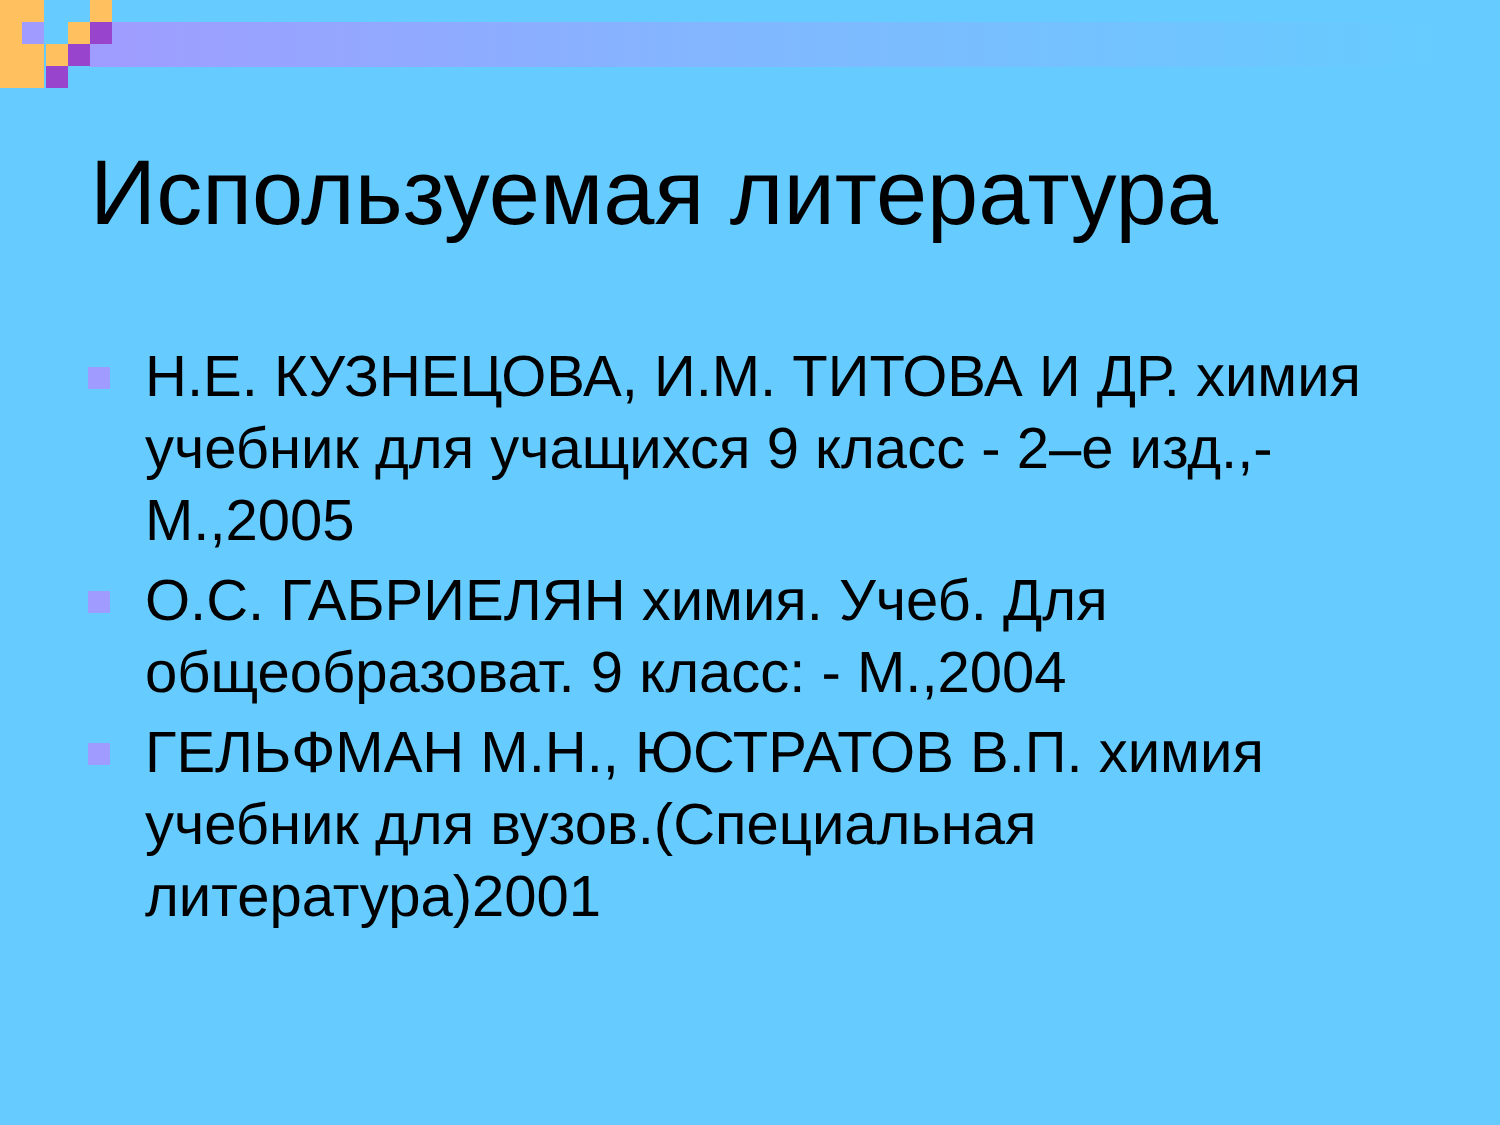Используемая литература
Н.Е. КУЗНЕЦОВА, И.М. ТИТОВА И ДР. химия учебник для учащихся 9 класс - 2–е изд.,- М.,2005
О.С. ГАБРИЕЛЯН химия. Учеб. Для общеобразоват. 9 класс: - М.,2004
ГЕЛЬФМАН М.Н., ЮСТРАТОВ В.П. химия учебник для вузов.(Специальная литература)2001